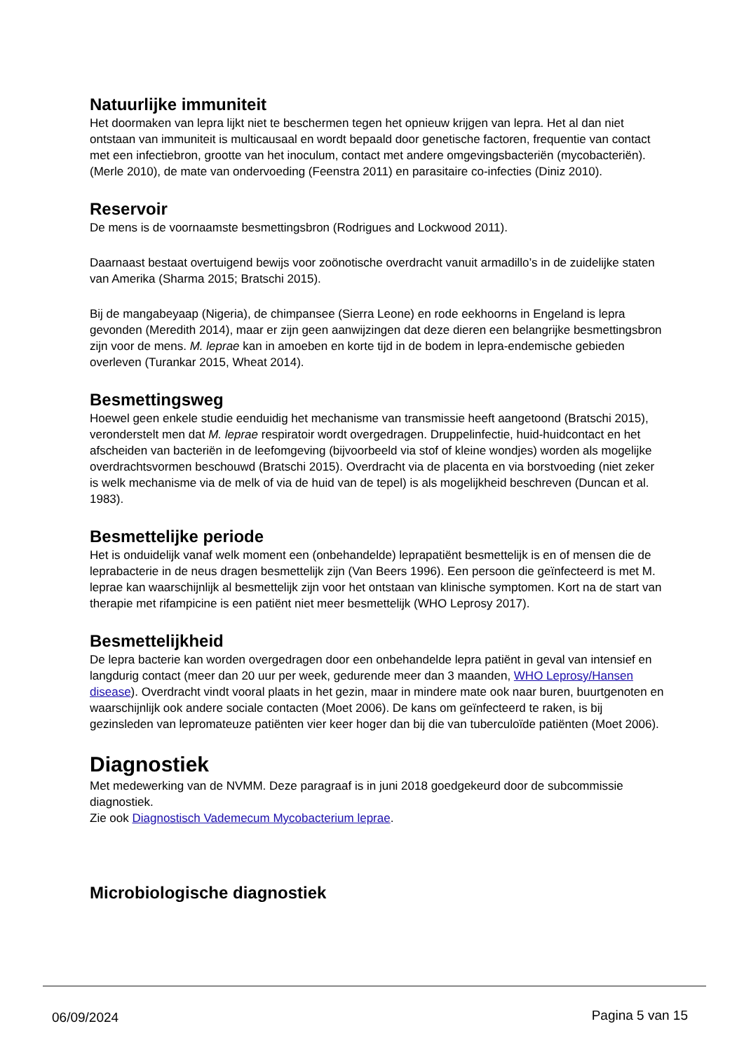Natuurlijke immuniteit
Het doormaken van lepra lijkt niet te beschermen tegen het opnieuw krijgen van lepra. Het al dan niet ontstaan van immuniteit is multicausaal en wordt bepaald door genetische factoren, frequentie van contact met een infectiebron, grootte van het inoculum, contact met andere omgevingsbacteriën (mycobacteriën). (Merle 2010), de mate van ondervoeding (Feenstra 2011) en parasitaire co-infecties (Diniz 2010).
Reservoir
De mens is de voornaamste besmettingsbron (Rodrigues and Lockwood 2011).
Daarnaast bestaat overtuigend bewijs voor zoönotische overdracht vanuit armadillo’s in de zuidelijke staten van Amerika (Sharma 2015; Bratschi 2015).
Bij de mangabeyaap (Nigeria), de chimpansee (Sierra Leone) en rode eekhoorns in Engeland is lepra gevonden (Meredith 2014), maar er zijn geen aanwijzingen dat deze dieren een belangrijke besmettingsbron zijn voor de mens. M. leprae kan in amoeben en korte tijd in de bodem in lepra-endemische gebieden overleven (Turankar 2015, Wheat 2014).
Besmettingsweg
Hoewel geen enkele studie eenduidig het mechanisme van transmissie heeft aangetoond (Bratschi 2015), veronderstelt men dat M. leprae respiratoir wordt overgedragen. Druppelinfectie, huid-huidcontact en het afscheiden van bacteriën in de leefomgeving (bijvoorbeeld via stof of kleine wondjes) worden als mogelijke overdrachtsvormen beschouwd (Bratschi 2015). Overdracht via de placenta en via borstvoeding (niet zeker is welk mechanisme via de melk of via de huid van de tepel) is als mogelijkheid beschreven (Duncan et al. 1983).
Besmettelijke periode
Het is onduidelijk vanaf welk moment een (onbehandelde) leprapatiënt besmettelijk is en of mensen die de leprabacterie in de neus dragen besmettelijk zijn (Van Beers 1996). Een persoon die geïnfecteerd is met M. leprae kan waarschijnlijk al besmettelijk zijn voor het ontstaan van klinische symptomen. Kort na de start van therapie met rifampicine is een patiënt niet meer besmettelijk (WHO Leprosy 2017).
Besmettelijkheid
De lepra bacterie kan worden overgedragen door een onbehandelde lepra patiënt in geval van intensief en langdurig contact (meer dan 20 uur per week, gedurende meer dan 3 maanden, WHO Leprosy/Hansen disease). Overdracht vindt vooral plaats in het gezin, maar in mindere mate ook naar buren, buurtgenoten en waarschijnlijk ook andere sociale contacten (Moet 2006). De kans om geïnfecteerd te raken, is bij gezinsleden van lepromateuze patiënten vier keer hoger dan bij die van tuberculoïde patiënten (Moet 2006).
Diagnostiek
Met medewerking van de NVMM. Deze paragraaf is in juni 2018 goedgekeurd door de subcommissie diagnostiek.
Zie ook Diagnostisch Vademecum Mycobacterium leprae.
Microbiologische diagnostiek
06/09/2024 Pagina 5 van 15